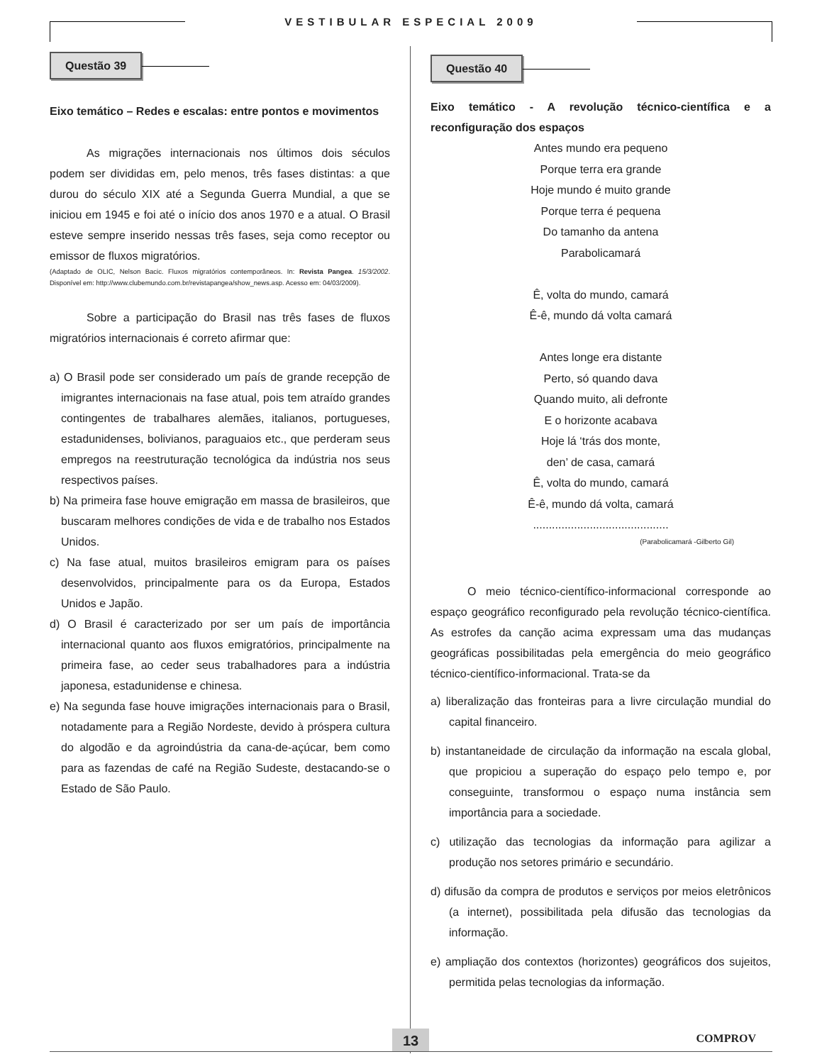VESTIBULAR ESPECIAL 2009
Questão 39
Eixo temático – Redes e escalas: entre pontos e movimentos
As migrações internacionais nos últimos dois séculos podem ser divididas em, pelo menos, três fases distintas: a que durou do século XIX até a Segunda Guerra Mundial, a que se iniciou em 1945 e foi até o início dos anos 1970 e a atual. O Brasil esteve sempre inserido nessas três fases, seja como receptor ou emissor de fluxos migratórios.
(Adaptado de OLIC, Nelson Bacic. Fluxos migratórios contemporâneos. In: Revista Pangea. 15/3/2002. Disponível em: http://www.clubemundo.com.br/revistapangea/show_news.asp. Acesso em: 04/03/2009).
Sobre a participação do Brasil nas três fases de fluxos migratórios internacionais é correto afirmar que:
a) O Brasil pode ser considerado um país de grande recepção de imigrantes internacionais na fase atual, pois tem atraído grandes contingentes de trabalhares alemães, italianos, portugueses, estadunidenses, bolivianos, paraguaios etc., que perderam seus empregos na reestruturação tecnológica da indústria nos seus respectivos países.
b) Na primeira fase houve emigração em massa de brasileiros, que buscaram melhores condições de vida e de trabalho nos Estados Unidos.
c) Na fase atual, muitos brasileiros emigram para os países desenvolvidos, principalmente para os da Europa, Estados Unidos e Japão.
d) O Brasil é caracterizado por ser um país de importância internacional quanto aos fluxos emigratórios, principalmente na primeira fase, ao ceder seus trabalhadores para a indústria japonesa, estadunidense e chinesa.
e) Na segunda fase houve imigrações internacionais para o Brasil, notadamente para a Região Nordeste, devido à próspera cultura do algodão e da agroindústria da cana-de-açúcar, bem como para as fazendas de café na Região Sudeste, destacando-se o Estado de São Paulo.
Questão 40
Eixo temático - A revolução técnico-científica e a reconfiguração dos espaços
Antes mundo era pequeno
Porque terra era grande
Hoje mundo é muito grande
Porque terra é pequena
Do tamanho da antena
Parabolicamará
Ê, volta do mundo, camará
Ê-ê, mundo dá volta camará
Antes longe era distante
Perto, só quando dava
Quando muito, ali defronte
E o horizonte acabava
Hoje lá ‘trás dos monte,
den’ de casa, camará
Ê, volta do mundo, camará
Ê-ê, mundo dá volta, camará
...........................................
(Parabolicamará -Gilberto Gil)
O meio técnico-científico-informacional corresponde ao espaço geográfico reconfigurado pela revolução técnico-científica. As estrofes da canção acima expressam uma das mudanças geográficas possibilitadas pela emergência do meio geográfico técnico-científico-informacional. Trata-se da
a) liberalização das fronteiras para a livre circulação mundial do capital financeiro.
b) instantaneidade de circulação da informação na escala global, que propiciou a superação do espaço pelo tempo e, por conseguinte, transformou o espaço numa instância sem importância para a sociedade.
c) utilização das tecnologias da informação para agilizar a produção nos setores primário e secundário.
d) difusão da compra de produtos e serviços por meios eletrônicos (a internet), possibilitada pela difusão das tecnologias da informação.
e) ampliação dos contextos (horizontes) geográficos dos sujeitos, permitida pelas tecnologias da informação.
13 COMPROV